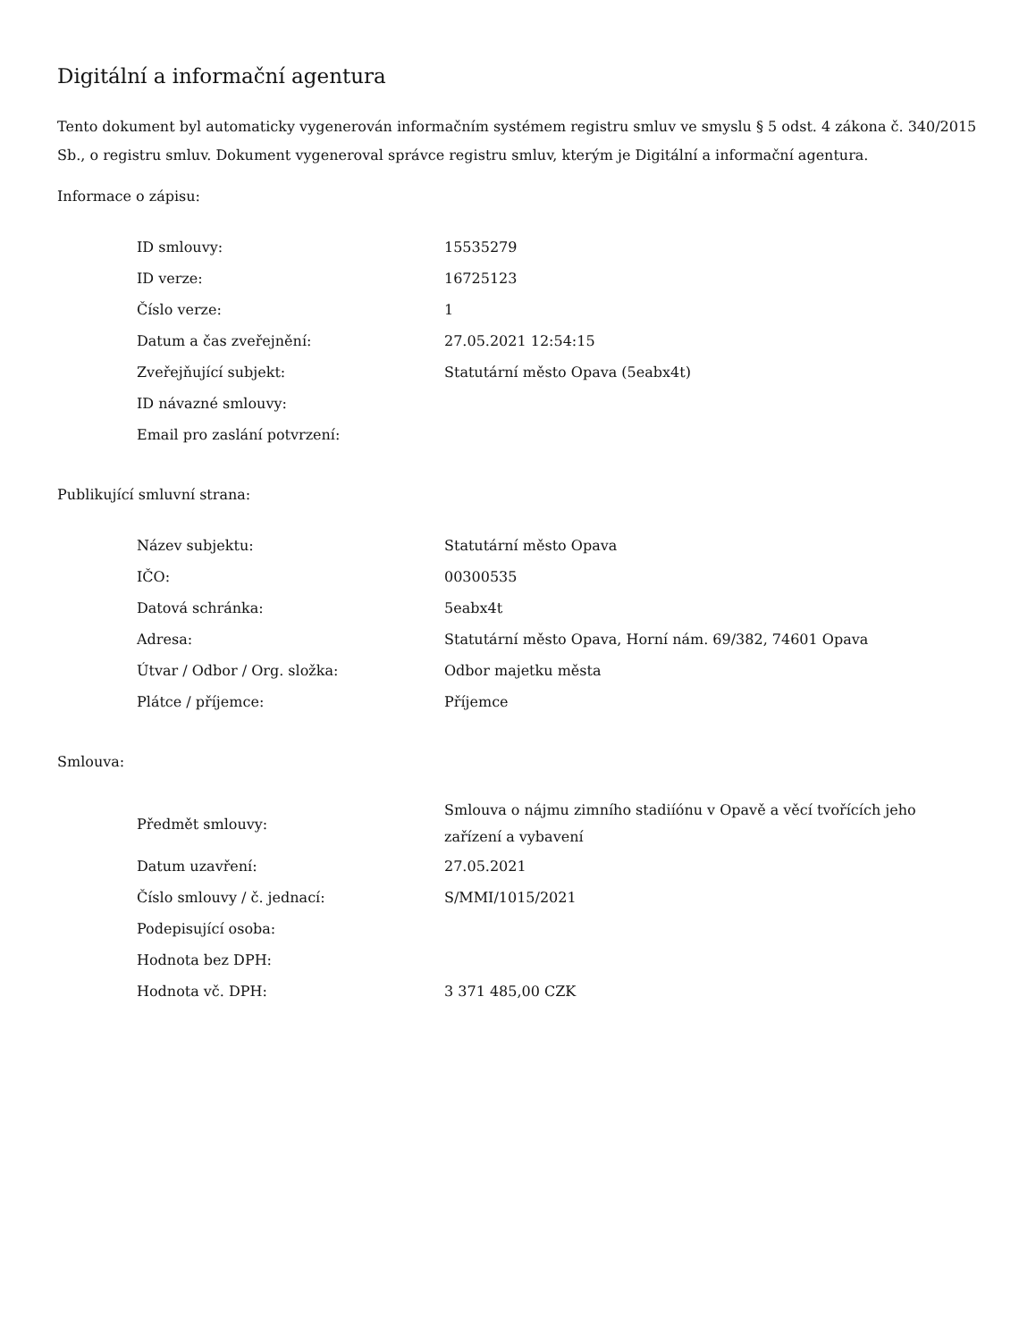Digitální a informační agentura
Tento dokument byl automaticky vygenerován informačním systémem registru smluv ve smyslu § 5 odst. 4 zákona č. 340/2015 Sb., o registru smluv. Dokument vygeneroval správce registru smluv, kterým je Digitální a informační agentura.
Informace o zápisu:
| ID smlouvy: | 15535279 |
| ID verze: | 16725123 |
| Číslo verze: | 1 |
| Datum a čas zveřejnění: | 27.05.2021 12:54:15 |
| Zveřejňující subjekt: | Statutární město Opava (5eabx4t) |
| ID návazné smlouvy: | |
| Email pro zaslání potvrzení: | |
Publikující smluvní strana:
| Název subjektu: | Statutární město Opava |
| IČO: | 00300535 |
| Datová schránka: | 5eabx4t |
| Adresa: | Statutární město Opava, Horní nám. 69/382, 74601 Opava |
| Útvar / Odbor / Org. složka: | Odbor majetku města |
| Plátce / příjemce: | Příjemce |
Smlouva:
| Předmět smlouvy: | Smlouva o nájmu zimního stadiíónu v Opavě a věcí tvořících jeho zařízení a vybavení |
| Datum uzavření: | 27.05.2021 |
| Číslo smlouvy / č. jednací: | S/MMI/1015/2021 |
| Podepisující osoba: | |
| Hodnota bez DPH: | |
| Hodnota vč. DPH: | 3 371 485,00 CZK |